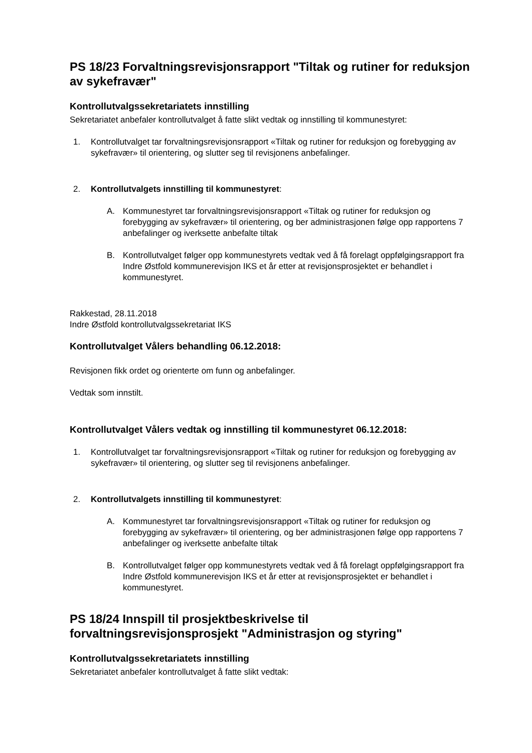PS 18/23 Forvaltningsrevisjonsrapport "Tiltak og rutiner for reduksjon av sykefravær"
Kontrollutvalgssekretariatets innstilling
Sekretariatet anbefaler kontrollutvalget å fatte slikt vedtak og innstilling til kommunestyret:
1. Kontrollutvalget tar forvaltningsrevisjonsrapport «Tiltak og rutiner for reduksjon og forebygging av sykefravær» til orientering, og slutter seg til revisjonens anbefalinger.
2. Kontrollutvalgets innstilling til kommunestyret:
A. Kommunestyret tar forvaltningsrevisjonsrapport «Tiltak og rutiner for reduksjon og forebygging av sykefravær» til orientering, og ber administrasjonen følge opp rapportens 7 anbefalinger og iverksette anbefalte tiltak
B. Kontrollutvalget følger opp kommunestyrets vedtak ved å få forelagt oppfølgingsrapport fra Indre Østfold kommunerevisjon IKS et år etter at revisjonsprosjektet er behandlet i kommunestyret.
Rakkestad, 28.11.2018
Indre Østfold kontrollutvalgssekretariat IKS
Kontrollutvalget Vålers behandling 06.12.2018:
Revisjonen fikk ordet og orienterte om funn og anbefalinger.
Vedtak som innstilt.
Kontrollutvalget Vålers vedtak og innstilling til kommunestyret 06.12.2018:
1. Kontrollutvalget tar forvaltningsrevisjonsrapport «Tiltak og rutiner for reduksjon og forebygging av sykefravær» til orientering, og slutter seg til revisjonens anbefalinger.
2. Kontrollutvalgets innstilling til kommunestyret:
A. Kommunestyret tar forvaltningsrevisjonsrapport «Tiltak og rutiner for reduksjon og forebygging av sykefravær» til orientering, og ber administrasjonen følge opp rapportens 7 anbefalinger og iverksette anbefalte tiltak
B. Kontrollutvalget følger opp kommunestyrets vedtak ved å få forelagt oppfølgingsrapport fra Indre Østfold kommunerevisjon IKS et år etter at revisjonsprosjektet er behandlet i kommunestyret.
PS 18/24 Innspill til prosjektbeskrivelse til forvaltningsrevisjonsprosjekt "Administrasjon og styring"
Kontrollutvalgssekretariatets innstilling
Sekretariatet anbefaler kontrollutvalget å fatte slikt vedtak: